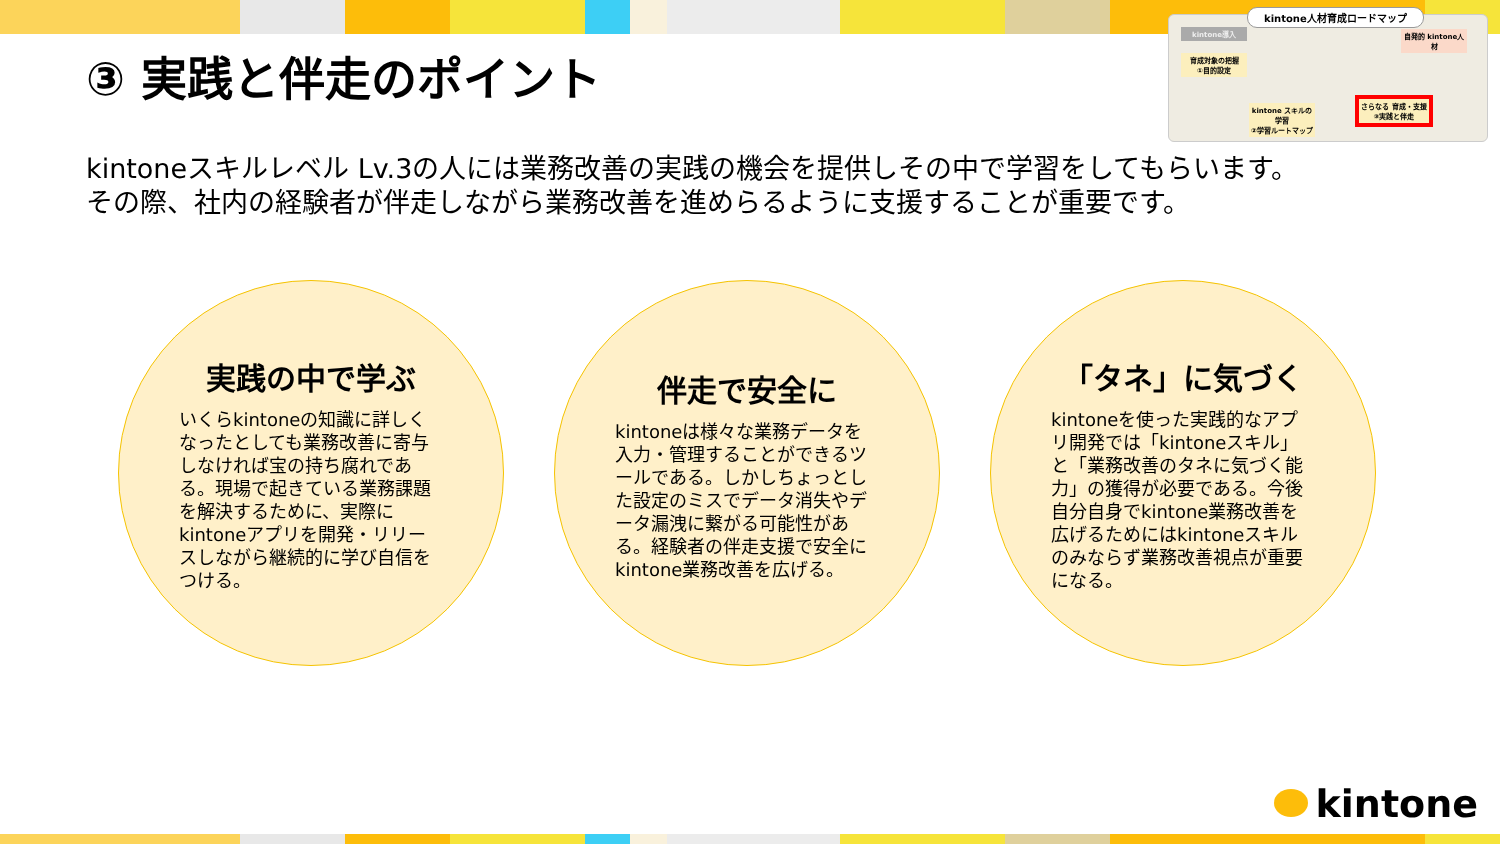③ 実践と伴走のポイント
kintone人材育成ロードマップ
kintone導入
育成対象の把握
①目的設定
自発的 kintone人材
kintone スキルの学習
②学習ルートマップ
さらなる 育成・支援
③実践と伴走
kintoneスキルレベル Lv.3の人には業務改善の実践の機会を提供しその中で学習をしてもらいます。
その際、社内の経験者が伴走しながら業務改善を進めらるように支援することが重要です。
実践の中で学ぶ
いくらkintoneの知識に詳しくなったとしても業務改善に寄与しなければ宝の持ち腐れである。現場で起きている業務課題を解決するために、実際にkintoneアプリを開発・リリースしながら継続的に学び自信をつける。
伴走で安全に
kintoneは様々な業務データを入力・管理することができるツールである。しかしちょっとした設定のミスでデータ消失やデータ漏洩に繋がる可能性がある。経験者の伴走支援で安全にkintone業務改善を広げる。
「タネ」に気づく
kintoneを使った実践的なアプリ開発では「kintoneスキル」と「業務改善のタネに気づく能力」の獲得が必要である。今後自分自身でkintone業務改善を広げるためにはkintoneスキルのみならず業務改善視点が重要になる。
kintone